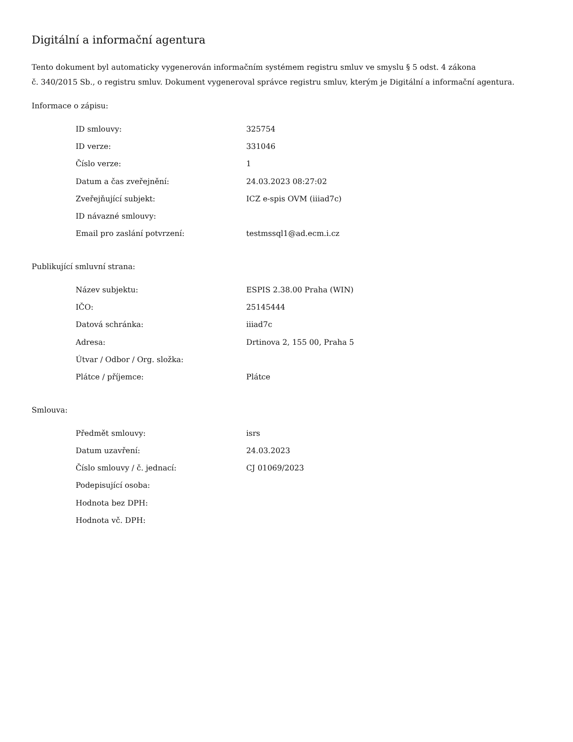Digitální a informační agentura
Tento dokument byl automaticky vygenerován informačním systémem registru smluv ve smyslu § 5 odst. 4 zákona
č. 340/2015 Sb., o registru smluv. Dokument vygeneroval správce registru smluv, kterým je Digitální a informační agentura.
Informace o zápisu:
| ID smlouvy: | 325754 |
| ID verze: | 331046 |
| Číslo verze: | 1 |
| Datum a čas zveřejnění: | 24.03.2023 08:27:02 |
| Zveřejňující subjekt: | ICZ e-spis OVM (iiiad7c) |
| ID návazné smlouvy: | |
| Email pro zaslání potvrzení: | testmssql1@ad.ecm.i.cz |
Publikující smluvní strana:
| Název subjektu: | ESPIS 2.38.00 Praha (WIN) |
| IČO: | 25145444 |
| Datová schránka: | iiiad7c |
| Adresa: | Drtinova 2, 155 00, Praha 5 |
| Útvar / Odbor / Org. složka: | |
| Plátce / příjemce: | Plátce |
Smlouva:
| Předmět smlouvy: | isrs |
| Datum uzavření: | 24.03.2023 |
| Číslo smlouvy / č. jednací: | CJ 01069/2023 |
| Podepisující osoba: | |
| Hodnota bez DPH: | |
| Hodnota vč. DPH: | |